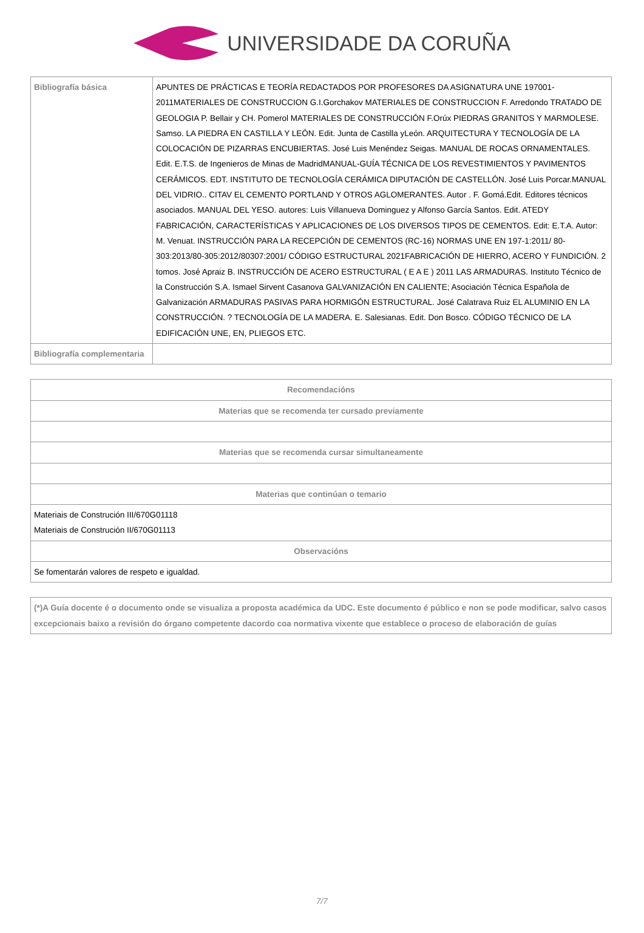UNIVERSIDADE DA CORUÑA
| Bibliografía básica | APUNTES DE PRÁCTICAS E TEORÍA REDACTADOS POR PROFESORES DA ASIGNATURA UNE 197001-2011MATERIALES DE CONSTRUCCION G.I.Gorchakov MATERIALES DE CONSTRUCCION F. Arredondo TRATADO DE GEOLOGIA P. Bellair y CH. Pomerol MATERIALES DE CONSTRUCCIÓN F.Orúx PIEDRAS GRANITOS Y MARMOLESE. Samso. LA PIEDRA EN CASTILLA Y LEÓN. Edit. Junta de Castilla yLeón. ARQUITECTURA Y TECNOLOGÍA DE LA COLOCACIÓN DE PIZARRAS ENCUBIERTAS. José Luis Menéndez Seigas. MANUAL DE ROCAS ORNAMENTALES. Edit. E.T.S. de Ingenieros de Minas de MadridMANUAL-GUÍA TÉCNICA DE LOS REVESTIMIENTOS Y PAVIMENTOS CERÁMICOS. EDT. INSTITUTO DE TECNOLOGÍA CERÁMICA DIPUTACIÓN DE CASTELLÓN. José Luis Porcar.MANUAL DEL VIDRIO.. CITAV EL CEMENTO PORTLAND Y OTROS AGLOMERANTES. Autor . F. Gomá.Edit. Editores técnicos asociados. MANUAL DEL YESO. autores: Luis Villanueva Dominguez y Alfonso García Santos. Edit. ATEDY FABRICACIÓN, CARACTERÍSTICAS Y APLICACIONES DE LOS DIVERSOS TIPOS DE CEMENTOS. Edit: E.T.A. Autor: M. Venuat. INSTRUCCIÓN PARA LA RECEPCIÓN DE CEMENTOS (RC-16) NORMAS UNE EN 197-1:2011/ 80-303:2013/80-305:2012/80307:2001/ CÓDIGO ESTRUCTURAL 2021FABRICACIÓN DE HIERRO, ACERO Y FUNDICIÓN. 2 tomos. José Apraiz B. INSTRUCCIÓN DE ACERO ESTRUCTURAL ( E A E ) 2011 LAS ARMADURAS. Instituto Técnico de la Construcción S.A. Ismael Sirvent Casanova GALVANIZACIÓN EN CALIENTE; Asociación Técnica Española de Galvanización ARMADURAS PASIVAS PARA HORMIGÓN ESTRUCTURAL. José Calatrava Ruiz EL ALUMINIO EN LA CONSTRUCCIÓN. ? TECNOLOGÍA DE LA MADERA. E. Salesianas. Edit. Don Bosco. CÓDIGO TÉCNICO DE LA EDIFICACIÓN UNE, EN, PLIEGOS ETC. |
| Bibliografía complementaria | |
| Recomendacións |
| --- |
| Materias que se recomenda ter cursado previamente |
| Materias que se recomenda cursar simultaneamente |
| Materias que continúan o temario |
| Materiais de Construción III/670G01118 Materiais de Construción II/670G01113 |
| Observacións |
| Se fomentarán valores de respeto e igualdad. |
| (*)A Guía docente é o documento onde se visualiza a proposta académica da UDC. Este documento é público e non se pode modificar, salvo casos excepcionais baixo a revisión do órgano competente dacordo coa normativa vixente que establece o proceso de elaboración de guías |
7/7